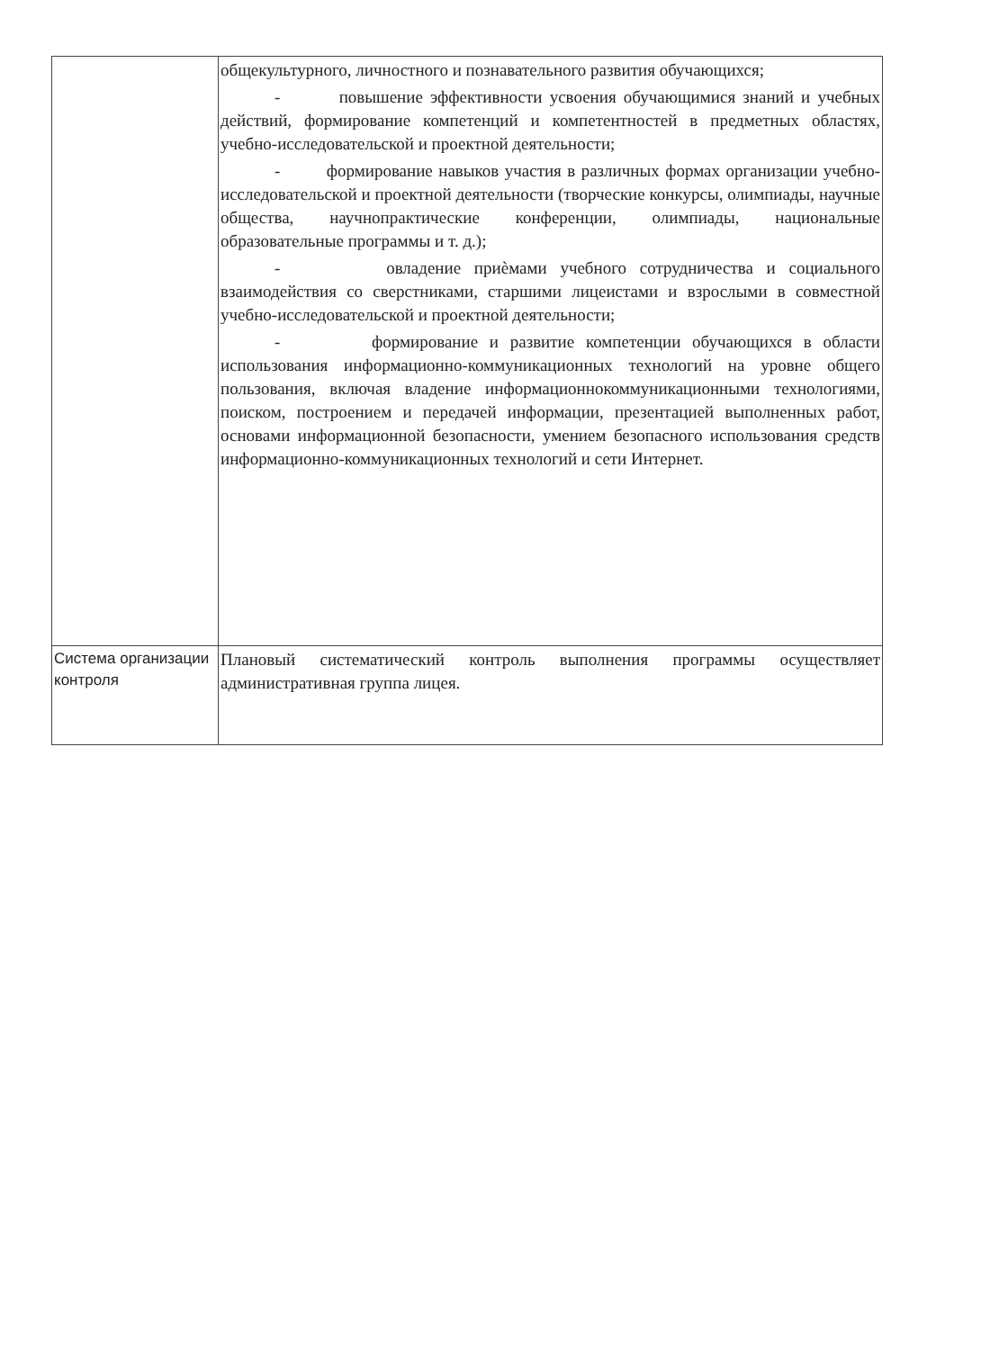| | общекультурного, личностного и познавательного развития обучающихся; - повышение эффективности усвоения обучающимися знаний и учебных действий, формирование компетенций и компетентностей в предметных областях, учебно-исследовательской и проектной деятельности; - формирование навыков участия в различных формах организации учебно-исследовательской и проектной деятельности (творческие конкурсы, олимпиады, научные общества, научнопрактические конференции, олимпиады, национальные образовательные программы и т. д.); - овладение приѐмами учебного сотрудничества и социального взаимодействия со сверстниками, старшими лицеистами и взрослыми в совместной учебно-исследовательской и проектной деятельности; - формирование и развитие компетенции обучающихся в области использования информационно-коммуникационных технологий на уровне общего пользования, включая владение информационнокоммуникационными технологиями, поиском, построением и передачей информации, презентацией выполненных работ, основами информационной безопасности, умением безопасного использования средств информационно-коммуникационных технологий и сети Интернет. |
| Система организации контроля | Плановый систематический контроль выполнения программы осуществляет административная группа лицея. |